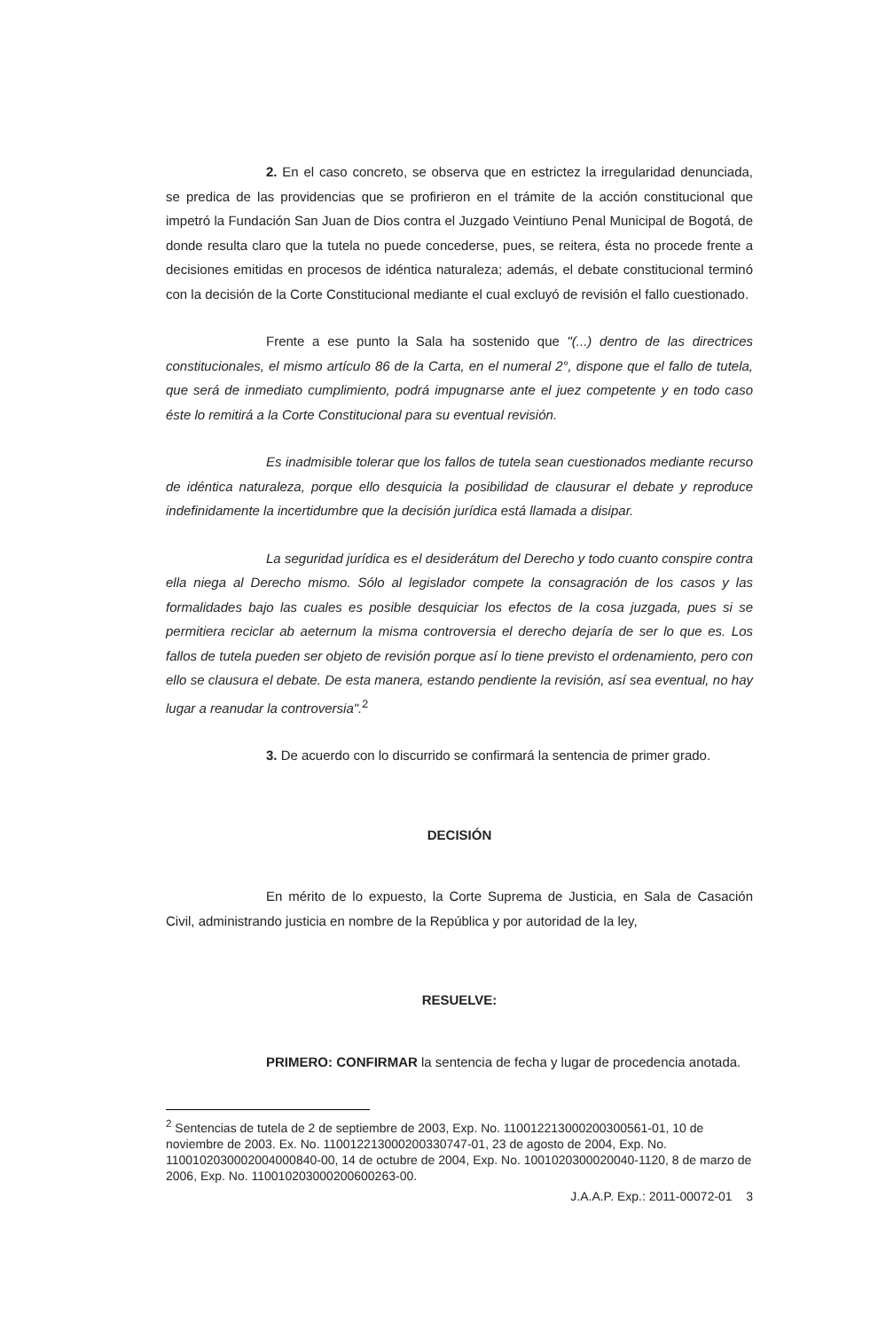2. En el caso concreto, se observa que en estrictez la irregularidad denunciada, se predica de las providencias que se profirieron en el trámite de la acción constitucional que impetró la Fundación San Juan de Dios contra el Juzgado Veintiuno Penal Municipal de Bogotá, de donde resulta claro que la tutela no puede concederse, pues, se reitera, ésta no procede frente a decisiones emitidas en procesos de idéntica naturaleza; además, el debate constitucional terminó con la decisión de la Corte Constitucional mediante el cual excluyó de revisión el fallo cuestionado.
Frente a ese punto la Sala ha sostenido que "(...) dentro de las directrices constitucionales, el mismo artículo 86 de la Carta, en el numeral 2°, dispone que el fallo de tutela, que será de inmediato cumplimiento, podrá impugnarse ante el juez competente y en todo caso éste lo remitirá a la Corte Constitucional para su eventual revisión.
Es inadmisible tolerar que los fallos de tutela sean cuestionados mediante recurso de idéntica naturaleza, porque ello desquicia la posibilidad de clausurar el debate y reproduce indefinidamente la incertidumbre que la decisión jurídica está llamada a disipar.
La seguridad jurídica es el desiderátum del Derecho y todo cuanto conspire contra ella niega al Derecho mismo. Sólo al legislador compete la consagración de los casos y las formalidades bajo las cuales es posible desquiciar los efectos de la cosa juzgada, pues si se permitiera reciclar ab aeternum la misma controversia el derecho dejaría de ser lo que es. Los fallos de tutela pueden ser objeto de revisión porque así lo tiene previsto el ordenamiento, pero con ello se clausura el debate. De esta manera, estando pendiente la revisión, así sea eventual, no hay lugar a reanudar la controversia".<sup>2</sup>
3. De acuerdo con lo discurrido se confirmará la sentencia de primer grado.
DECISIÓN
En mérito de lo expuesto, la Corte Suprema de Justicia, en Sala de Casación Civil, administrando justicia en nombre de la República y por autoridad de la ley,
RESUELVE:
PRIMERO: CONFIRMAR la sentencia de fecha y lugar de procedencia anotada.
<sup>2</sup> Sentencias de tutela de 2 de septiembre de 2003, Exp. No. 110012213000200300561-01, 10 de noviembre de 2003. Ex. No. 110012213000200330747-01, 23 de agosto de 2004, Exp. No. 110010203000200400084­0-00, 14 de octubre de 2004, Exp. No. 1001020300020040-1120, 8 de marzo de 2006, Exp. No. 11001020300020060­0263-00.
J.A.A.P. Exp.: 2011-00072-01 3